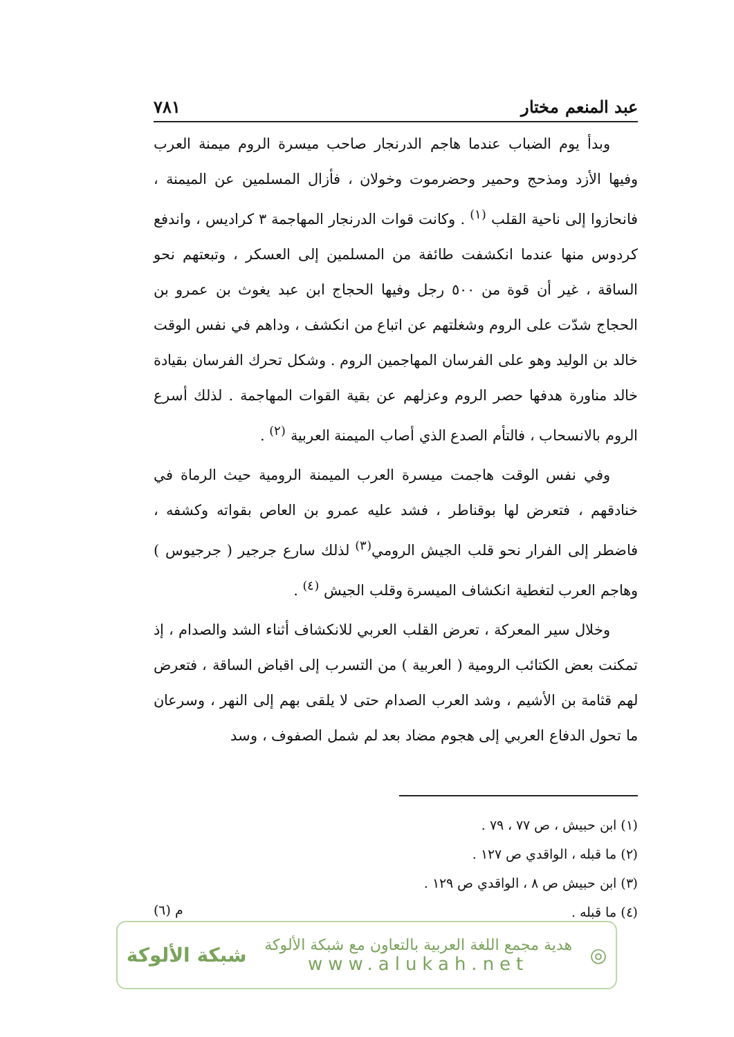عبد المنعم مختار ٧٨١
وبدأ يوم الضباب عندما هاجم الدرنجار صاحب ميسرة الروم ميمنة العرب وفيها الأزد ومذحج وحمير وحضرموت وخولان ، فأزال المسلمين عن الميمنة ، فانحازوا إلى ناحية القلب <sup>(١)</sup> . وكانت قوات الدرنجار المهاجمة ٣ كراديس ، واندفع كردوس منها عندما انكشفت طائفة من المسلمين إلى العسكر ، وتبعتهم نحو الساقة ، غير أن قوة من ٥٠٠ رجل وفيها الحجاج ابن عبد يغوث بن عمرو بن الحجاج شدّت على الروم وشغلتهم عن اتباع من انكشف ، وداهم في نفس الوقت خالد بن الوليد وهو على الفرسان المهاجمين الروم . وشكل تحرك الفرسان بقيادة خالد مناورة هدفها حصر الروم وعزلهم عن بقية القوات المهاجمة . لذلك أسرع الروم بالانسحاب ، فالتأم الصدع الذي أصاب الميمنة العربية <sup>(٢)</sup> .
وفي نفس الوقت هاجمت ميسرة العرب الميمنة الرومية حيث الرماة في خنادقهم ، فتعرض لها بوقناطر ، فشد عليه عمرو بن العاص بقواته وكشفه ، فاضطر إلى الفرار نحو قلب الجيش الرومي<sup>(٣)</sup> لذلك سارع جرجير ( جرجيوس ) وهاجم العرب لتغطية انكشاف الميسرة وقلب الجيش <sup>(٤)</sup> .
وخلال سير المعركة ، تعرض القلب العربي للانكشاف أثناء الشد والصدام ، إذ تمكنت بعض الكتائب الرومية ( العربية ) من التسرب إلى اقباض الساقة ، فتعرض لهم قثامة بن الأشيم ، وشد العرب الصدام حتى لا يلقى بهم إلى النهر ، وسرعان ما تحول الدفاع العربي إلى هجوم مضاد بعد لم شمل الصفوف ، وسد
(١) ابن حبيش ، ص ٧٧ ، ٧٩ .
(٢) ما قبله ، الواقدي ص ١٢٧ .
(٣) ابن حبيش ص ٨ ، الواقدي ص ١٢٩ .
(٤) ما قبله .
م (٦)
◎
هدية مجمع اللغة العربية بالتعاون مع شبكة الألوكة
www.alukah.net
شبكة الألوكة